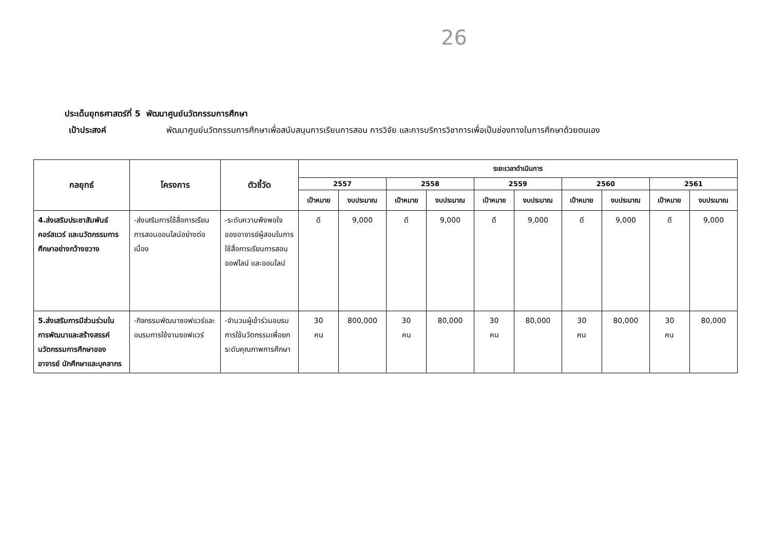26
ประเด็นยุทธศาสตร์ที่ 5 พัฒนาศูนย์นวัตกรรมการศึกษา
เป้าประสงค์ พัฒนาศูนย์นวัตกรรมการศึกษาเพื่อสนับสนุนการเรียนการสอน การวิจัย และการบริการวิชาการเพื่อเป็นช่องทางในการศึกษาด้วยตนเอง
| กลยุทธ์ | โครงการ | ตัวชี้วัด | ระยะเวลาดำเนินการ | | | | | | | | | |
| --- | --- | --- | --- | --- | --- | --- | --- | --- | --- | --- | --- | --- |
| | | | 2557 | | 2558 | | 2559 | | 2560 | | 2561 | |
| | | | เป้าหมาย | งบประมาณ | เป้าหมาย | งบประมาณ | เป้าหมาย | งบประมาณ | เป้าหมาย | งบประมาณ | เป้าหมาย | งบประมาณ |
| 4.ส่งเสริมประชาสัมพันธ์ คอร์สแวร์ และนวัตกรรมการศึกษาอย่างกว้างขวาง | -ส่งเสริมการใช้สื่อการเรียนการสอนออนไลน์อย่างต่อเนื่อง | -ระดับความพึงพอใจของอาจารย์ผู้สอนในการใช้สื่อการเรียนการสอนออฟไลน์ และออนไลน์ | ดี | 9,000 | ดี | 9,000 | ดี | 9,000 | ดี | 9,000 | ดี | 9,000 |
| 5.ส่งเสริมการมีส่วนร่วมในการพัฒนาและสร้างสรรค์นวัตกรรมการศึกษาของอาจารย์ นักศึกษาและบุคลากร | -กิจกรรมพัฒนาซอฟแวร์และอบรมการใช้งานซอฟแวร์ | -จำนวนผู้เข้าร่วมอบรมการใช้นวัตกรรมเพื่อยกระดับคุณภาพการศึกษา | 30 คน | 800,000 | 30 คน | 80,000 | 30 คน | 80,000 | 30 คน | 80,000 | 30 คน | 80,000 |